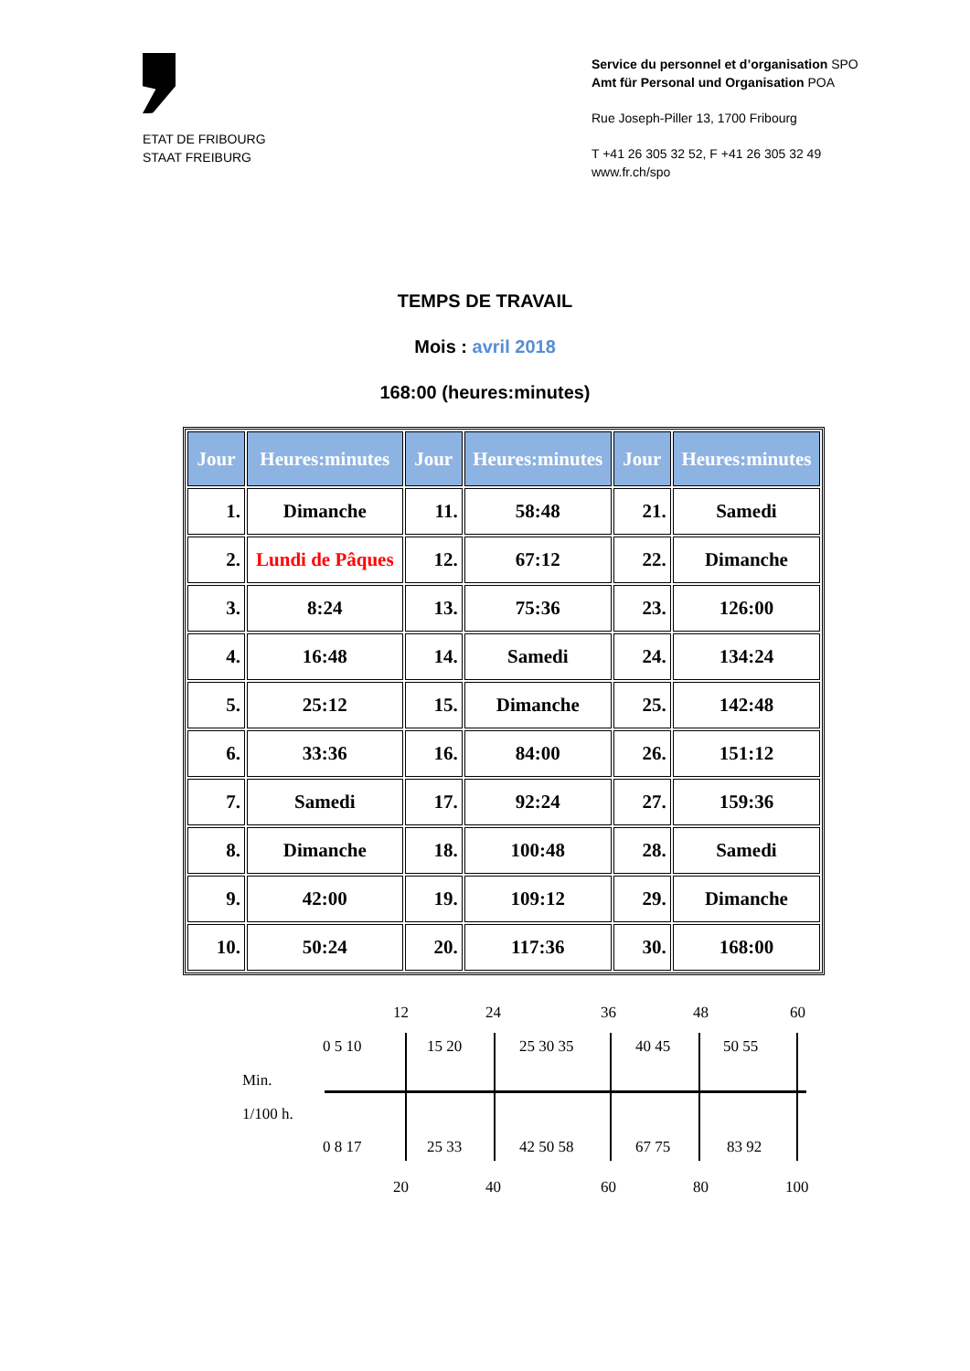ETAT DE FRIBOURG
STAAT FREIBURG
Service du personnel et d’organisation SPO
Amt für Personal und Organisation POA
Rue Joseph-Piller 13, 1700 Fribourg
T +41 26 305 32 52, F +41 26 305 32 49
www.fr.ch/spo
TEMPS DE TRAVAIL
Mois : avril 2018
168:00 (heures:minutes)
| Jour | Heures:minutes | Jour | Heures:minutes | Jour | Heures:minutes |
| --- | --- | --- | --- | --- | --- |
| 1. | Dimanche | 11. | 58:48 | 21. | Samedi |
| 2. | Lundi de Pâques | 12. | 67:12 | 22. | Dimanche |
| 3. | 8:24 | 13. | 75:36 | 23. | 126:00 |
| 4. | 16:48 | 14. | Samedi | 24. | 134:24 |
| 5. | 25:12 | 15. | Dimanche | 25. | 142:48 |
| 6. | 33:36 | 16. | 84:00 | 26. | 151:12 |
| 7. | Samedi | 17. | 92:24 | 27. | 159:36 |
| 8. | Dimanche | 18. | 100:48 | 28. | Samedi |
| 9. | 42:00 | 19. | 109:12 | 29. | Dimanche |
| 10. | 50:24 | 20. | 117:36 | 30. | 168:00 |
12 24 36 48 60
0 5 10 15 20 25 30 35 40 45 50 55
Min.
1/100 h.
0 8 17 25 33 42 50 58 67 75 83 92
20 40 60 80 100